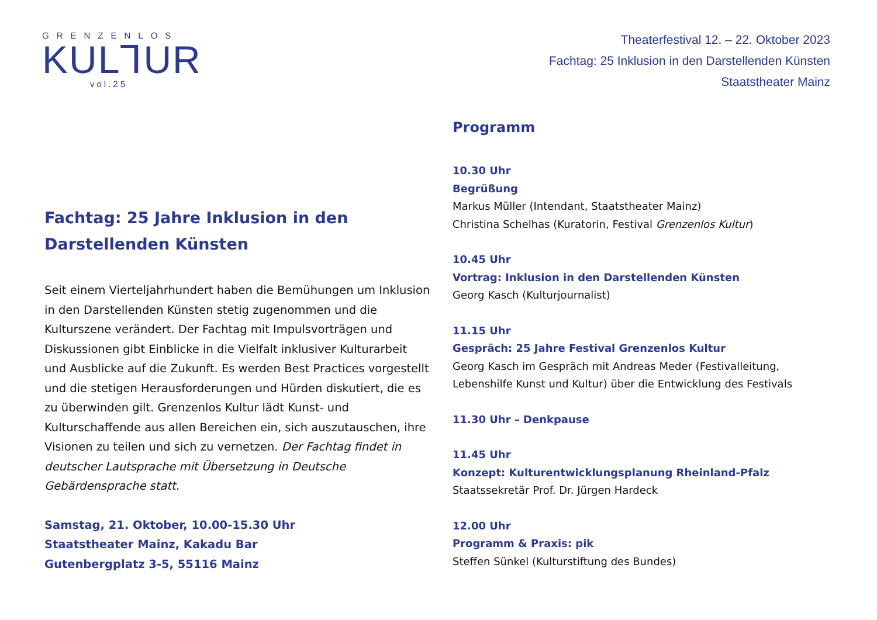GRENZENLOS
KUL⅂UR
vol.25
Theaterfestival 12. – 22. Oktober 2023
Fachtag: 25 Inklusion in den Darstellenden Künsten
Staatstheater Mainz
Fachtag: 25 Jahre Inklusion in den Darstellenden Künsten
Seit einem Vierteljahrhundert haben die Bemühungen um Inklusion in den Darstellenden Künsten stetig zugenommen und die Kulturszene verändert. Der Fachtag mit Impulsvorträgen und Diskussionen gibt Einblicke in die Vielfalt inklusiver Kulturarbeit und Ausblicke auf die Zukunft. Es werden Best Practices vorgestellt und die stetigen Herausforderungen und Hürden diskutiert, die es zu überwinden gilt. Grenzenlos Kultur lädt Kunst- und Kulturschaffende aus allen Bereichen ein, sich auszutauschen, ihre Visionen zu teilen und sich zu vernetzen. Der Fachtag findet in deutscher Lautsprache mit Übersetzung in Deutsche Gebärdensprache statt.
Samstag, 21. Oktober, 10.00-15.30 Uhr
Staatstheater Mainz, Kakadu Bar
Gutenbergplatz 3-5, 55116 Mainz
Programm
10.30 Uhr
Begrüßung
Markus Müller (Intendant, Staatstheater Mainz)
Christina Schelhas (Kuratorin, Festival Grenzenlos Kultur)
10.45 Uhr
Vortrag: Inklusion in den Darstellenden Künsten
Georg Kasch (Kulturjournalist)
11.15 Uhr
Gespräch: 25 Jahre Festival Grenzenlos Kultur
Georg Kasch im Gespräch mit Andreas Meder (Festivalleitung, Lebenshilfe Kunst und Kultur) über die Entwicklung des Festivals
11.30 Uhr – Denkpause
11.45 Uhr
Konzept: Kulturentwicklungsplanung Rheinland-Pfalz
Staatssekretär Prof. Dr. Jürgen Hardeck
12.00 Uhr
Programm & Praxis: pik
Steffen Sünkel (Kulturstiftung des Bundes)